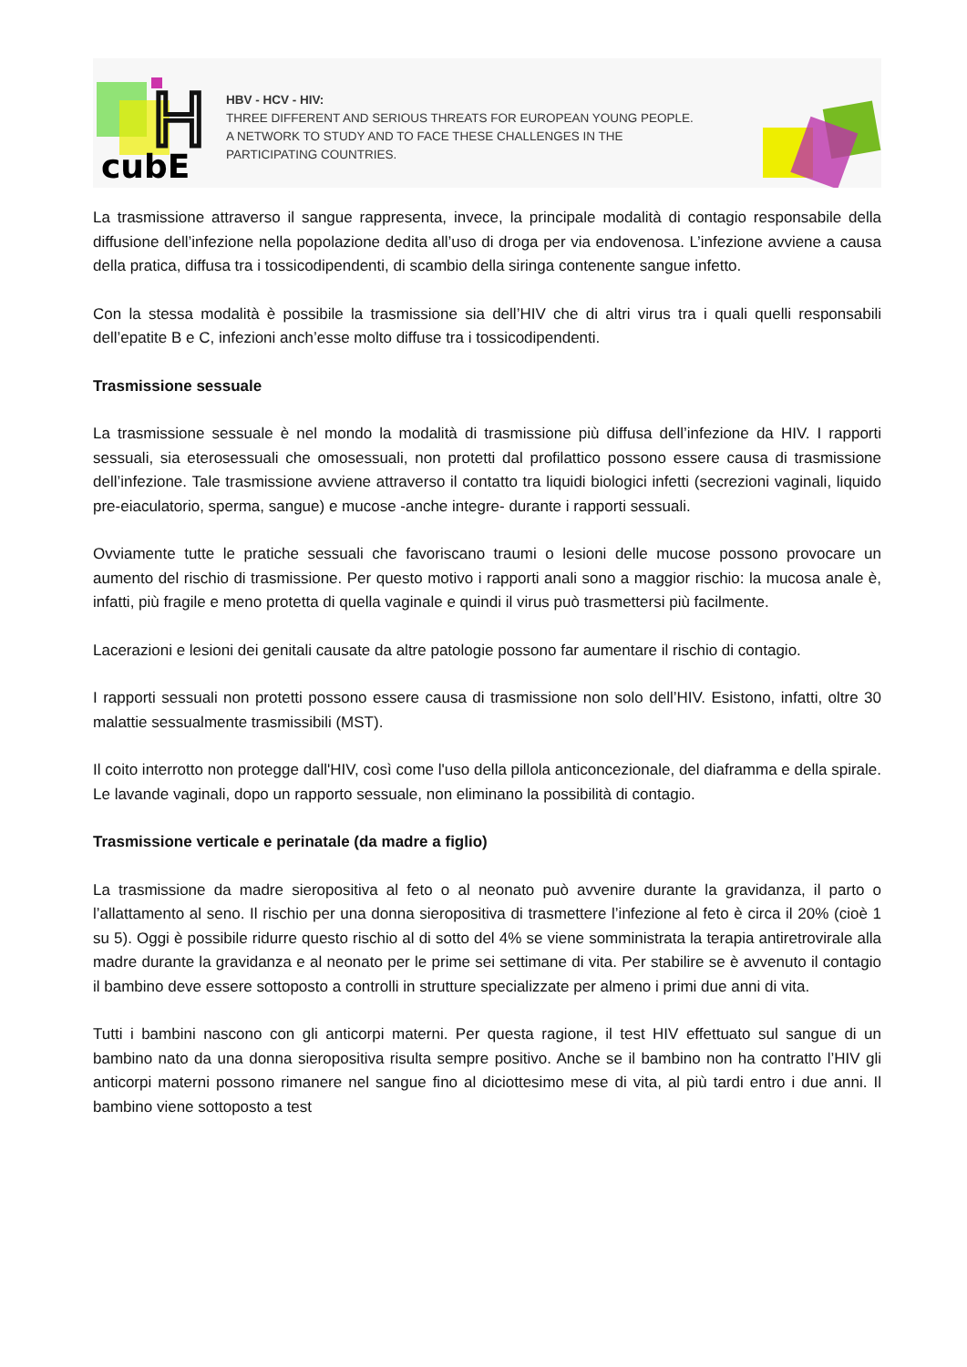cubE
H
HBV - HCV - HIV:
THREE DIFFERENT AND SERIOUS THREATS FOR EUROPEAN YOUNG PEOPLE.
A NETWORK TO STUDY AND TO FACE THESE CHALLENGES IN THE
PARTICIPATING COUNTRIES.
La trasmissione attraverso il sangue rappresenta, invece, la principale modalità di contagio responsabile della diffusione dell’infezione nella popolazione dedita all’uso di droga per via endovenosa. L’infezione avviene a causa della pratica, diffusa tra i tossicodipendenti, di scambio della siringa contenente sangue infetto.
Con la stessa modalità è possibile la trasmissione sia dell’HIV che di altri virus tra i quali quelli responsabili dell’epatite B e C, infezioni anch’esse molto diffuse tra i tossicodipendenti.
Trasmissione sessuale
La trasmissione sessuale è nel mondo la modalità di trasmissione più diffusa dell’infezione da HIV. I rapporti sessuali, sia eterosessuali che omosessuali, non protetti dal profilattico possono essere causa di trasmissione dell’infezione. Tale trasmissione avviene attraverso il contatto tra liquidi biologici infetti (secrezioni vaginali, liquido pre-eiaculatorio, sperma, sangue) e mucose -anche integre- durante i rapporti sessuali.
Ovviamente tutte le pratiche sessuali che favoriscano traumi o lesioni delle mucose possono provocare un aumento del rischio di trasmissione. Per questo motivo i rapporti anali sono a maggior rischio: la mucosa anale è, infatti, più fragile e meno protetta di quella vaginale e quindi il virus può trasmettersi più facilmente.
Lacerazioni e lesioni dei genitali causate da altre patologie possono far aumentare il rischio di contagio.
I rapporti sessuali non protetti possono essere causa di trasmissione non solo dell’HIV. Esistono, infatti, oltre 30 malattie sessualmente trasmissibili (MST).
Il coito interrotto non protegge dall'HIV, così come l'uso della pillola anticoncezionale, del diaframma e della spirale. Le lavande vaginali, dopo un rapporto sessuale, non eliminano la possibilità di contagio.
Trasmissione verticale e perinatale (da madre a figlio)
La trasmissione da madre sieropositiva al feto o al neonato può avvenire durante la gravidanza, il parto o l’allattamento al seno. Il rischio per una donna sieropositiva di trasmettere l’infezione al feto è circa il 20% (cioè 1 su 5). Oggi è possibile ridurre questo rischio al di sotto del 4% se viene somministrata la terapia antiretrovirale alla madre durante la gravidanza e al neonato per le prime sei settimane di vita. Per stabilire se è avvenuto il contagio il bambino deve essere sottoposto a controlli in strutture specializzate per almeno i primi due anni di vita.
Tutti i bambini nascono con gli anticorpi materni. Per questa ragione, il test HIV effettuato sul sangue di un bambino nato da una donna sieropositiva risulta sempre positivo. Anche se il bambino non ha contratto l’HIV gli anticorpi materni possono rimanere nel sangue fino al diciottesimo mese di vita, al più tardi entro i due anni. Il bambino viene sottoposto a test